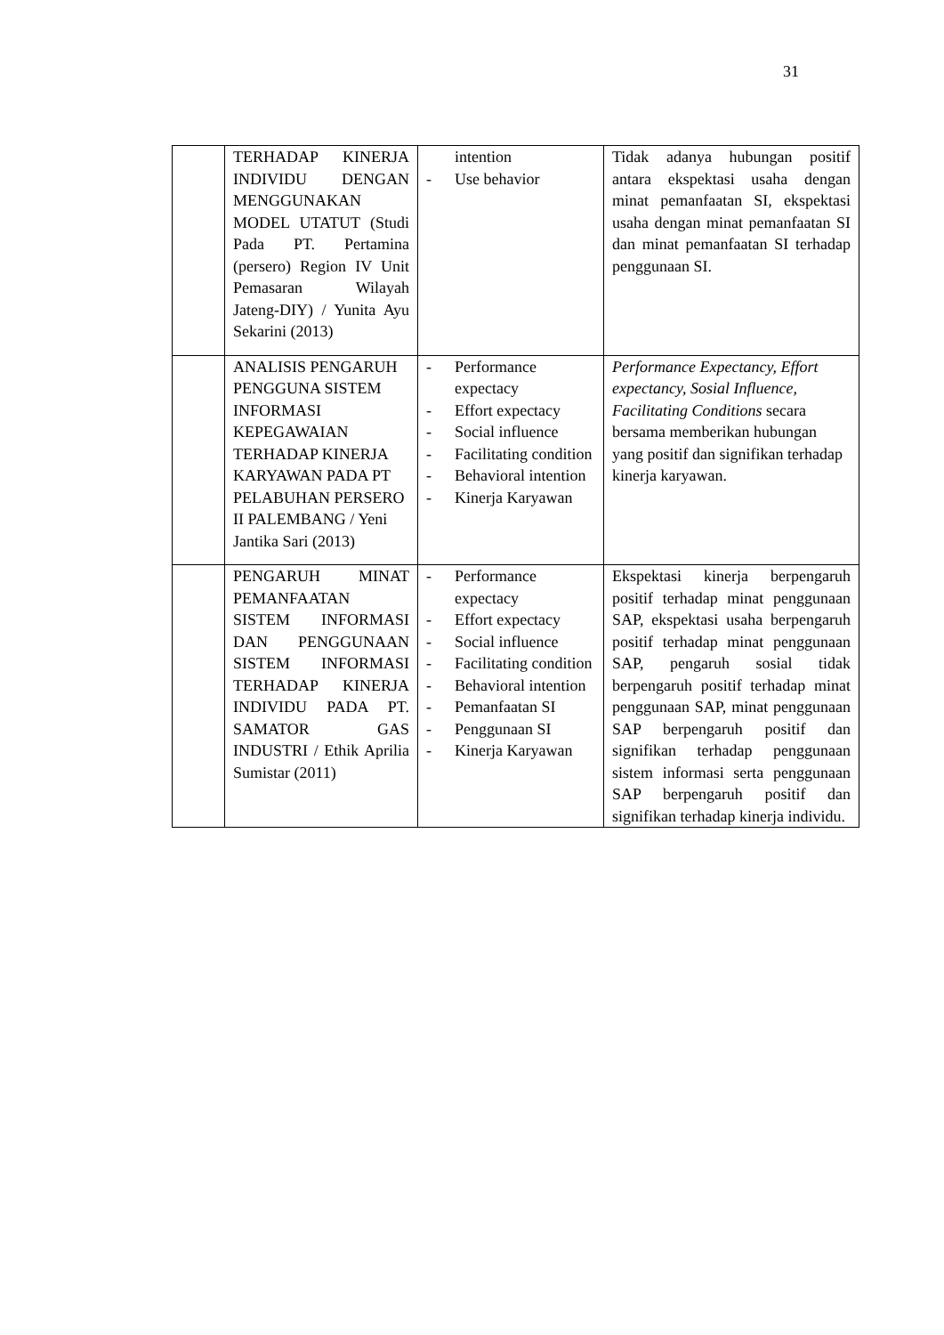31
| | TERHADAP KINERJA INDIVIDU DENGAN MENGGUNAKAN MODEL UTATUT (Studi Pada PT. Pertamina (persero) Region IV Unit Pemasaran Wilayah Jateng-DIY) / Yunita Ayu Sekarini (2013) | intention - Use behavior | Tidak adanya hubungan positif antara ekspektasi usaha dengan minat pemanfaatan SI, ekspektasi usaha dengan minat pemanfaatan SI dan minat pemanfaatan SI terhadap penggunaan SI. |
| | ANALISIS PENGARUH PENGGUNA SISTEM INFORMASI KEPEGAWAIAN TERHADAP KINERJA KARYAWAN PADA PT PELABUHAN PERSERO II PALEMBANG / Yeni Jantika Sari (2013) | - Performance expectacy - Effort expectacy - Social influence - Facilitating condition - Behavioral intention - Kinerja Karyawan | Performance Expectancy, Effort expectancy, Sosial Influence, Facilitating Conditions secara bersama memberikan hubungan yang positif dan signifikan terhadap kinerja karyawan. |
| | PENGARUH MINAT PEMANFAATAN SISTEM INFORMASI DAN PENGGUNAAN SISTEM INFORMASI TERHADAP KINERJA INDIVIDU PADA PT. SAMATOR GAS INDUSTRI / Ethik Aprilia Sumistar (2011) | - Performance expectacy - Effort expectacy - Social influence - Facilitating condition - Behavioral intention - Pemanfaatan SI - Penggunaan SI - Kinerja Karyawan | Ekspektasi kinerja berpengaruh positif terhadap minat penggunaan SAP, ekspektasi usaha berpengaruh positif terhadap minat penggunaan SAP, pengaruh sosial tidak berpengaruh positif terhadap minat penggunaan SAP, minat penggunaan SAP berpengaruh positif dan signifikan terhadap penggunaan sistem informasi serta penggunaan SAP berpengaruh positif dan signifikan terhadap kinerja individu. |